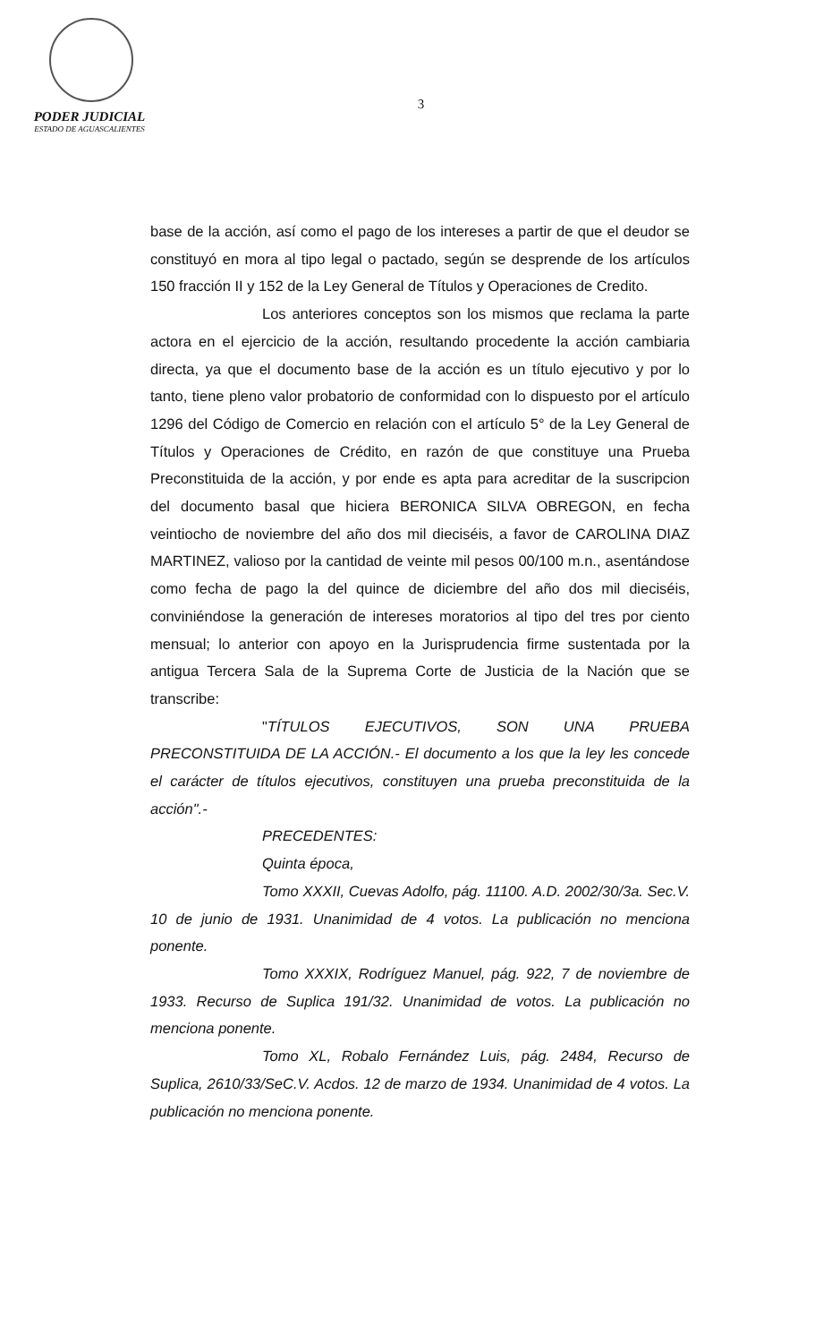PODER JUDICIAL
ESTADO DE AGUASCALIENTES
3
base de la acción, así como el pago de los intereses a partir de que el deudor se constituyó en mora al tipo legal o pactado, según se desprende de los artículos 150 fracción II y 152 de la Ley General de Títulos y Operaciones de Credito.
Los anteriores conceptos son los mismos que reclama la parte actora en el ejercicio de la acción, resultando procedente la acción cambiaria directa, ya que el documento base de la acción es un título ejecutivo y por lo tanto, tiene pleno valor probatorio de conformidad con lo dispuesto por el artículo 1296 del Código de Comercio en relación con el artículo 5° de la Ley General de Títulos y Operaciones de Crédito, en razón de que constituye una Prueba Preconstituida de la acción, y por ende es apta para acreditar de la suscripcion del documento basal que hiciera BERONICA SILVA OBREGON, en fecha veintiocho de noviembre del año dos mil dieciséis, a favor de CAROLINA DIAZ MARTINEZ, valioso por la cantidad de veinte mil pesos 00/100 m.n., asentándose como fecha de pago la del quince de diciembre del año dos mil dieciséis, conviniéndose la generación de intereses moratorios al tipo del tres por ciento mensual; lo anterior con apoyo en la Jurisprudencia firme sustentada por la antigua Tercera Sala de la Suprema Corte de Justicia de la Nación que se transcribe:
"TÍTULOS EJECUTIVOS, SON UNA PRUEBA PRECONSTITUIDA DE LA ACCIÓN.- El documento a los que la ley les concede el carácter de títulos ejecutivos, constituyen una prueba preconstituida de la acción".-
PRECEDENTES:
Quinta época,
Tomo XXXII, Cuevas Adolfo, pág. 11100. A.D. 2002/30/3a. Sec.V. 10 de junio de 1931. Unanimidad de 4 votos. La publicación no menciona ponente.
Tomo XXXIX, Rodríguez Manuel, pág. 922, 7 de noviembre de 1933. Recurso de Suplica 191/32. Unanimidad de votos. La publicación no menciona ponente.
Tomo XL, Robalo Fernández Luis, pág. 2484, Recurso de Suplica, 2610/33/SeC.V. Acdos. 12 de marzo de 1934. Unanimidad de 4 votos. La publicación no menciona ponente.